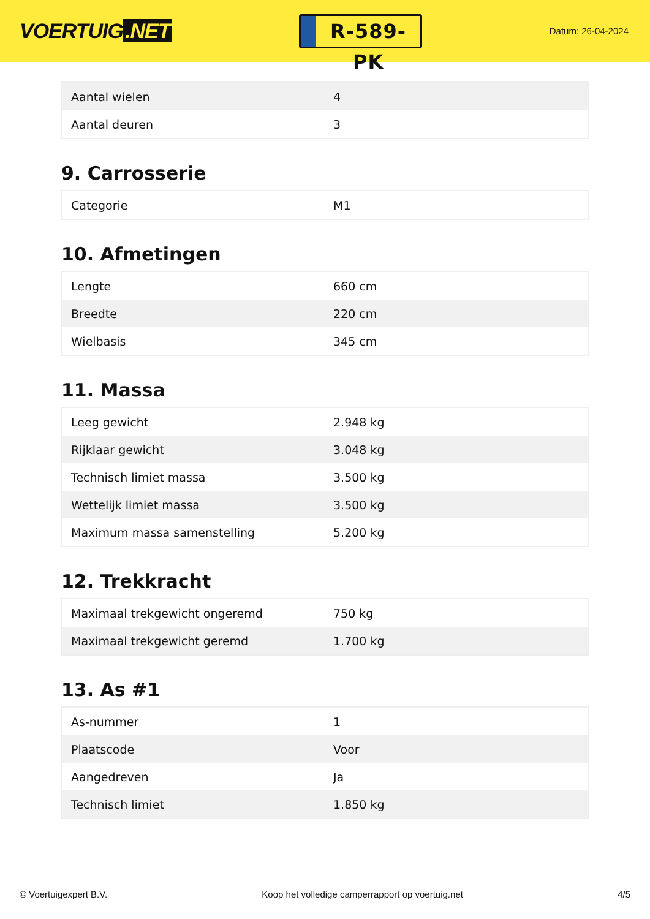VOERTUIG.NET
R-589-PK
Datum: 26-04-2024
| Aantal wielen | 4 |
| Aantal deuren | 3 |
9. Carrosserie
| Categorie | M1 |
10. Afmetingen
| Lengte | 660 cm |
| Breedte | 220 cm |
| Wielbasis | 345 cm |
11. Massa
| Leeg gewicht | 2.948 kg |
| Rijklaar gewicht | 3.048 kg |
| Technisch limiet massa | 3.500 kg |
| Wettelijk limiet massa | 3.500 kg |
| Maximum massa samenstelling | 5.200 kg |
12. Trekkracht
| Maximaal trekgewicht ongeremd | 750 kg |
| Maximaal trekgewicht geremd | 1.700 kg |
13. As #1
| As-nummer | 1 |
| Plaatscode | Voor |
| Aangedreven | Ja |
| Technisch limiet | 1.850 kg |
© Voertuigexpert B.V. Koop het volledige camperrapport op voertuig.net 4/5